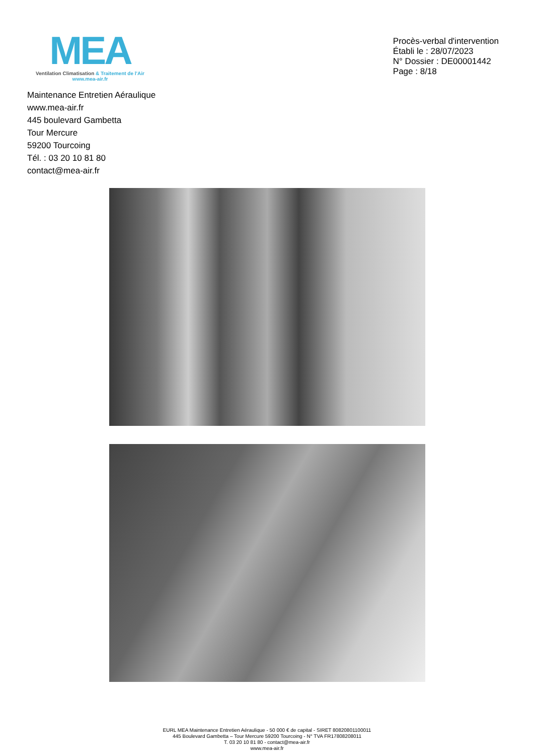MEA
Ventilation Climatisation & Traitement de l'Air
www.mea-air.fr
Procès-verbal d'intervention
Établi le : 28/07/2023
N° Dossier : DE00001442
Page : 8/18
Maintenance Entretien Aéraulique
www.mea-air.fr
445 boulevard Gambetta
Tour Mercure
59200 Tourcoing
Tél. : 03 20 10 81 80
contact@mea-air.fr
EURL MEA Maintenance Entretien Aéraulique - 50 000 € de capital - SIRET 80820801100011
445 Boulevard Gambetta – Tour Mercure 59200 Tourcoing - N° TVA FR17808208011
T. 03 20 10 81 80 - contact@mea-air.fr
www.mea-air.fr